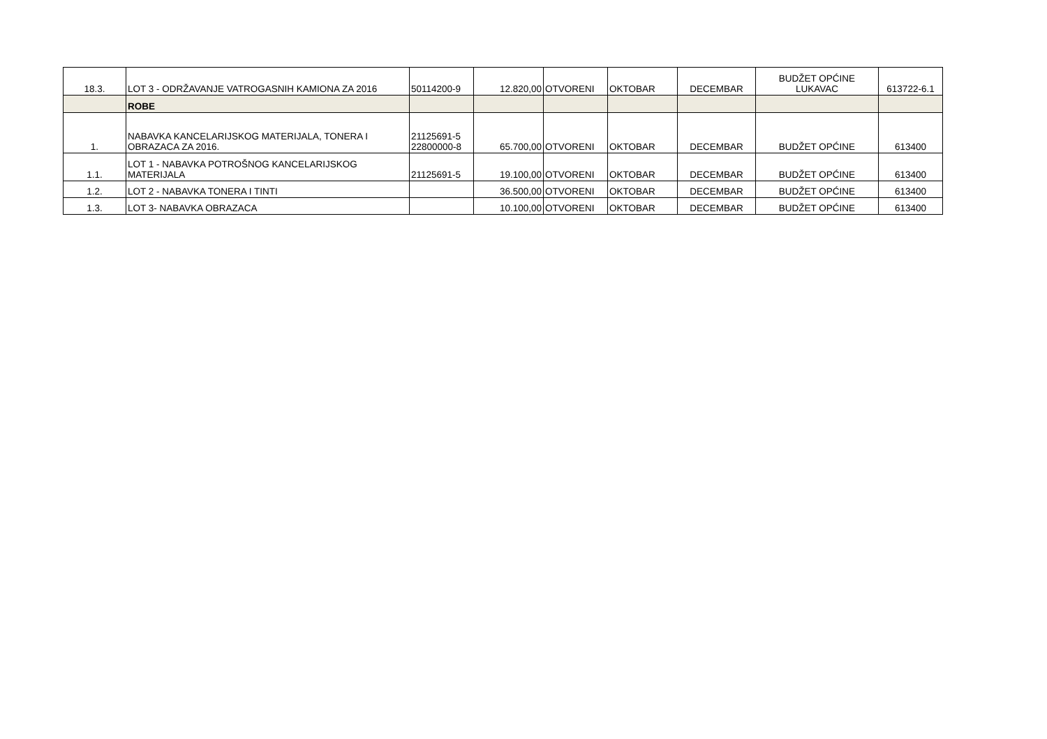| 18.3. | LOT 3 - ODRŽAVANJE VATROGASNIH KAMIONA ZA 2016 | 50114200-9 | 12.820,00 | OTVORENI | OKTOBAR | DECEMBAR | BUDŽET OPĆINE LUKAVAC | 613722-6.1 |
| | ROBE | | | | | | | |
| 1. | NABAVKA KANCELARIJSKOG MATERIJALA, TONERA I OBRAZACA ZA 2016. | 21125691-5 22800000-8 | 65.700,00 | OTVORENI | OKTOBAR | DECEMBAR | BUDŽET OPĆINE | 613400 |
| 1.1. | LOT 1 - NABAVKA POTROŠNOG KANCELARIJSKOG MATERIJALA | 21125691-5 | 19.100,00 | OTVORENI | OKTOBAR | DECEMBAR | BUDŽET OPĆINE | 613400 |
| 1.2. | LOT 2 - NABAVKA TONERA I TINTI | | 36.500,00 | OTVORENI | OKTOBAR | DECEMBAR | BUDŽET OPĆINE | 613400 |
| 1.3. | LOT 3- NABAVKA OBRAZACA | | 10.100,00 | OTVORENI | OKTOBAR | DECEMBAR | BUDŽET OPĆINE | 613400 |